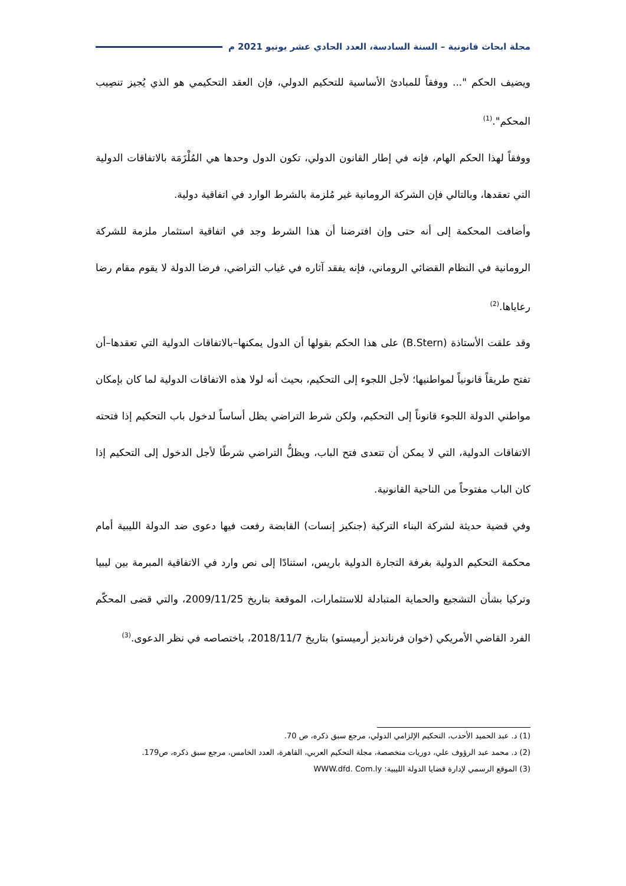مجلة ابحاث قانونية – السنة السادسة، العدد الحادي عشر يونيو 2021 م
ويضيف الحكم "... ووفقاً للمبادئ الأساسية للتحكيم الدولي، فإن العقد التحكيمي هو الذي يُجيز تنصِيب المحكم".<sup>(1)</sup>
ووفقاً لهذا الحكم الهام، فإنه في إطار القانون الدولي، تكون الدول وحدها هي المُلْزَمَة بالاتفاقات الدولية التي تعقدها، وبالتالي فإن الشركة الرومانية غير مُلزمة بالشرط الوارد في اتفاقية دولية.
وأضافت المحكمة إلى أنه حتى وإن افترضنا أن هذا الشرط وجد في اتفاقية استثمار ملزمة للشركة الرومانية في النظام القضائي الروماني، فإنه يفقد آثاره في غياب التراضي، فرضا الدولة لا يقوم مقام رضا رعاياها.<sup>(2)</sup>
وقد علقت الأستاذة (B.Stern) على هذا الحكم بقولها أن الدول يمكنها–بالاتفاقات الدولية التي تعقدها–أن تفتح طريقاً قانونياً لمواطنيها؛ لأجل اللجوء إلى التحكيم، بحيث أنه لولا هذه الاتفاقات الدولية لما كان بإمكان مواطني الدولة اللجوء قانوناً إلى التحكيم، ولكن شرط التراضي يظل أساساً لدخول باب التحكيم إذا فتحته الاتفاقات الدولية، التي لا يمكن أن تتعدى فتح الباب، ويظلُّ التراضي شرطًا لأجل الدخول إلى التحكيم إذا كان الباب مفتوحاً من الناحية القانونية.
وفي قضية حديثة لشركة البناء التركية (جنكيز إنسات) القابضة رفعت فيها دعوى ضد الدولة الليبية أمام محكمة التحكيم الدولية بغرفة التجارة الدولية باريس، استنادًا إلى نص وارد في الاتفاقية المبرمة بين ليبيا وتركيا بشأن التشجيع والحماية المتبادلة للاستثمارات، الموقعة بتاريخ 2009/11/25، والتي قضى المحكّم الفرد القاضي الأمريكي (خوان فرنانديز أرميستو) بتاريخ 2018/11/7، باختصاصه في نظر الدعوى.<sup>(3)</sup>
(1) د. عبد الحميد الأحدب، التحكيم الإلزامي الدولي، مرجع سبق ذكره، ص 70.
(2) د. محمد عبد الرؤوف علي، دوريات متخصصة، مجلة التحكيم العربي، القاهرة، العدد الخامس، مرجع سبق ذكره، ص179.
(3) الموقع الرسمي لإدارة قضايا الدولة الليبية: WWW.dfd. Com.ly